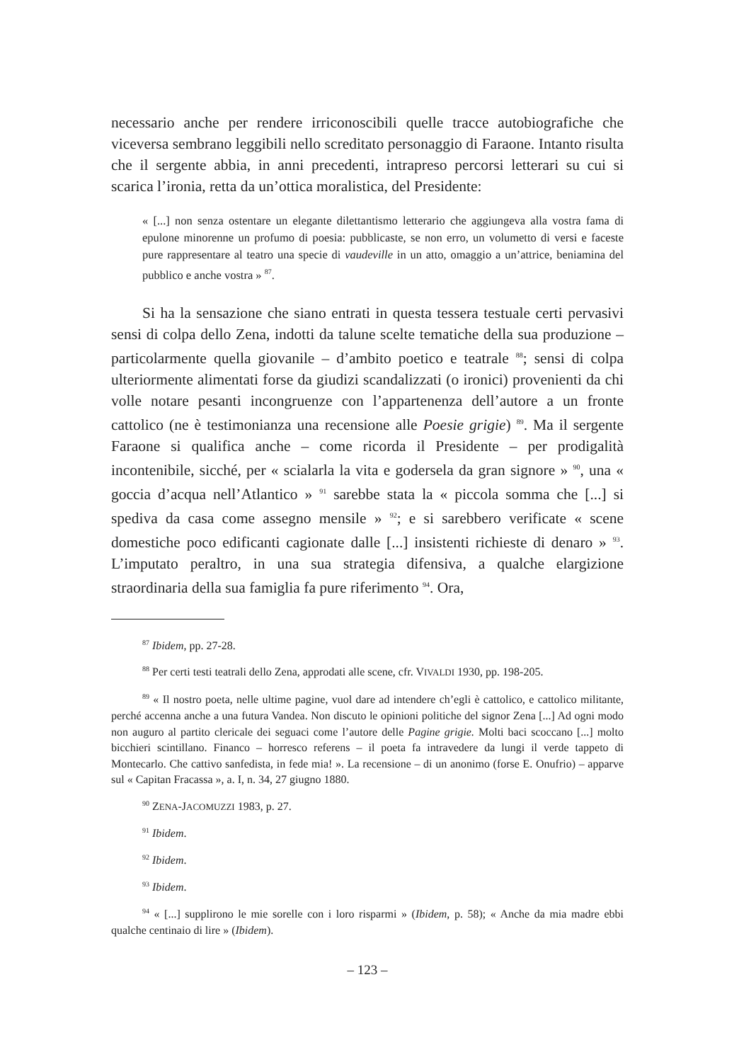necessario anche per rendere irriconoscibili quelle tracce autobiografiche che viceversa sembrano leggibili nello screditato personaggio di Faraone. Intanto risulta che il sergente abbia, in anni precedenti, intrapreso percorsi letterari su cui si scarica l’ironia, retta da un’ottica moralistica, del Presidente:
« [...] non senza ostentare un elegante dilettantismo letterario che aggiungeva alla vostra fama di epulone minorenne un profumo di poesia: pubblicaste, se non erro, un volumetto di versi e faceste pure rappresentare al teatro una specie di vaudeville in un atto, omaggio a un’attrice, beniamina del pubblico e anche vostra » <sup>87</sup>.
Si ha la sensazione che siano entrati in questa tessera testuale certi pervasivi sensi di colpa dello Zena, indotti da talune scelte tematiche della sua produzione – particolarmente quella giovanile – d’ambito poetico e teatrale <sup>88</sup>; sensi di colpa ulteriormente alimentati forse da giudizi scandalizzati (o ironici) provenienti da chi volle notare pesanti incongruenze con l’appartenenza dell’autore a un fronte cattolico (ne è testimonianza una recensione alle Poesie grigie) <sup>89</sup>. Ma il sergente Faraone si qualifica anche – come ricorda il Presidente – per prodigalità incontenibile, sicché, per « scialarla la vita e godersela da gran signore » <sup>90</sup>, una « goccia d’acqua nell’Atlantico » <sup>91</sup> sarebbe stata la « piccola somma che [...] si spediva da casa come assegno mensile » <sup>92</sup>; e si sarebbero verificate « scene domestiche poco edificanti cagionate dalle [...] insistenti richieste di denaro » <sup>93</sup>. L’imputato peraltro, in una sua strategia difensiva, a qualche elargizione straordinaria della sua famiglia fa pure riferimento <sup>94</sup>. Ora,
<sup>87</sup> Ibidem, pp. 27-28.
<sup>88</sup> Per certi testi teatrali dello Zena, approdati alle scene, cfr. VIVALDI 1930, pp. 198-205.
<sup>89</sup> « Il nostro poeta, nelle ultime pagine, vuol dare ad intendere ch’egli è cattolico, e cattolico militante, perché accenna anche a una futura Vandea. Non discuto le opinioni politiche del signor Zena [...] Ad ogni modo non auguro al partito clericale dei seguaci come l’autore delle Pagine grigie. Molti baci scoccano [...] molto bicchieri scintillano. Financo – horresco referens – il poeta fa intravedere da lungi il verde tappeto di Montecarlo. Che cattivo sanfedista, in fede mia! ». La recensione – di un anonimo (forse E. Onufrio) – apparve sul « Capitan Fracassa », a. I, n. 34, 27 giugno 1880.
<sup>90</sup> ZENA-JACOMUZZI 1983, p. 27.
<sup>91</sup> Ibidem.
<sup>92</sup> Ibidem.
<sup>93</sup> Ibidem.
<sup>94</sup> « [...] supplirono le mie sorelle con i loro risparmi » (Ibidem, p. 58); « Anche da mia madre ebbi qualche centinaio di lire » (Ibidem).
– 123 –